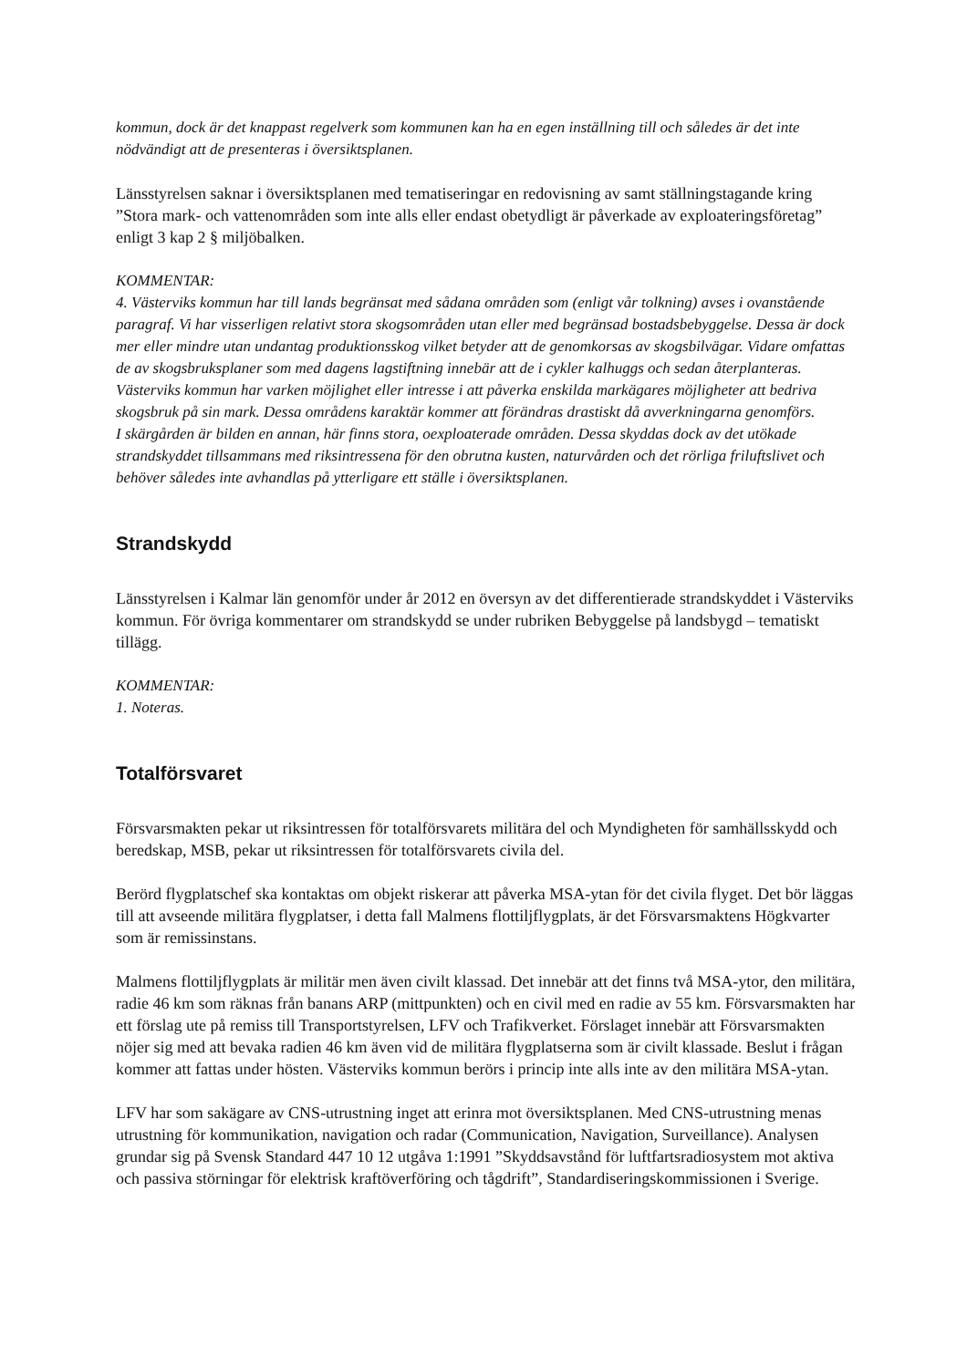kommun, dock är det knappast regelverk som kommunen kan ha en egen inställning till och således är det inte nödvändigt att de presenteras i översiktsplanen.
Länsstyrelsen saknar i översiktsplanen med tematiseringar en redovisning av samt ställningstagande kring ”Stora mark- och vattenområden som inte alls eller endast obetydligt är påverkade av exploateringsföretag” enligt 3 kap 2 § miljöbalken.
KOMMENTAR:
4. Västerviks kommun har till lands begränsat med sådana områden som (enligt vår tolkning) avses i ovanstående paragraf. Vi har visserligen relativt stora skogsområden utan eller med begränsad bostadsbebyggelse. Dessa är dock mer eller mindre utan undantag produktionsskog vilket betyder att de genomkorsas av skogsbilvägar. Vidare omfattas de av skogsbruksplaner som med dagens lagstiftning innebär att de i cykler kalhuggs och sedan återplanteras. Västerviks kommun har varken möjlighet eller intresse i att påverka enskilda markägares möjligheter att bedriva skogsbruk på sin mark. Dessa områdens karaktär kommer att förändras drastiskt då avverkningarna genomförs.
I skärgården är bilden en annan, här finns stora, oexploaterade områden. Dessa skyddas dock av det utökade strandskyddet tillsammans med riksintressena för den obrutna kusten, naturvården och det rörliga friluftslivet och behöver således inte avhandlas på ytterligare ett ställe i översiktsplanen.
Strandskydd
Länsstyrelsen i Kalmar län genomför under år 2012 en översyn av det differentierade strandskyddet i Västerviks kommun. För övriga kommentarer om strandskydd se under rubriken Bebyggelse på landsbygd – tematiskt tillägg.
KOMMENTAR:
1. Noteras.
Totalförsvaret
Försvarsmakten pekar ut riksintressen för totalförsvarets militära del och Myndigheten för samhällsskydd och beredskap, MSB, pekar ut riksintressen för totalförsvarets civila del.
Berörd flygplatschef ska kontaktas om objekt riskerar att påverka MSA-ytan för det civila flyget. Det bör läggas till att avseende militära flygplatser, i detta fall Malmens flottiljflygplats, är det Försvarsmaktens Högkvarter som är remissinstans.
Malmens flottiljflygplats är militär men även civilt klassad. Det innebär att det finns två MSA-ytor, den militära, radie 46 km som räknas från banans ARP (mittpunkten) och en civil med en radie av 55 km. Försvarsmakten har ett förslag ute på remiss till Transportstyrelsen, LFV och Trafikverket. Förslaget innebär att Försvarsmakten nöjer sig med att bevaka radien 46 km även vid de militära flygplatserna som är civilt klassade. Beslut i frågan kommer att fattas under hösten. Västerviks kommun berörs i princip inte alls inte av den militära MSA-ytan.
LFV har som sakägare av CNS-utrustning inget att erinra mot översiktsplanen. Med CNS-utrustning menas utrustning för kommunikation, navigation och radar (Communication, Navigation, Surveillance). Analysen grundar sig på Svensk Standard 447 10 12 utgåva 1:1991 ”Skyddsavstånd för luftfartsradiosystem mot aktiva och passiva störningar för elektrisk kraftöverföring och tågdrift”, Standardiseringskommissionen i Sverige.